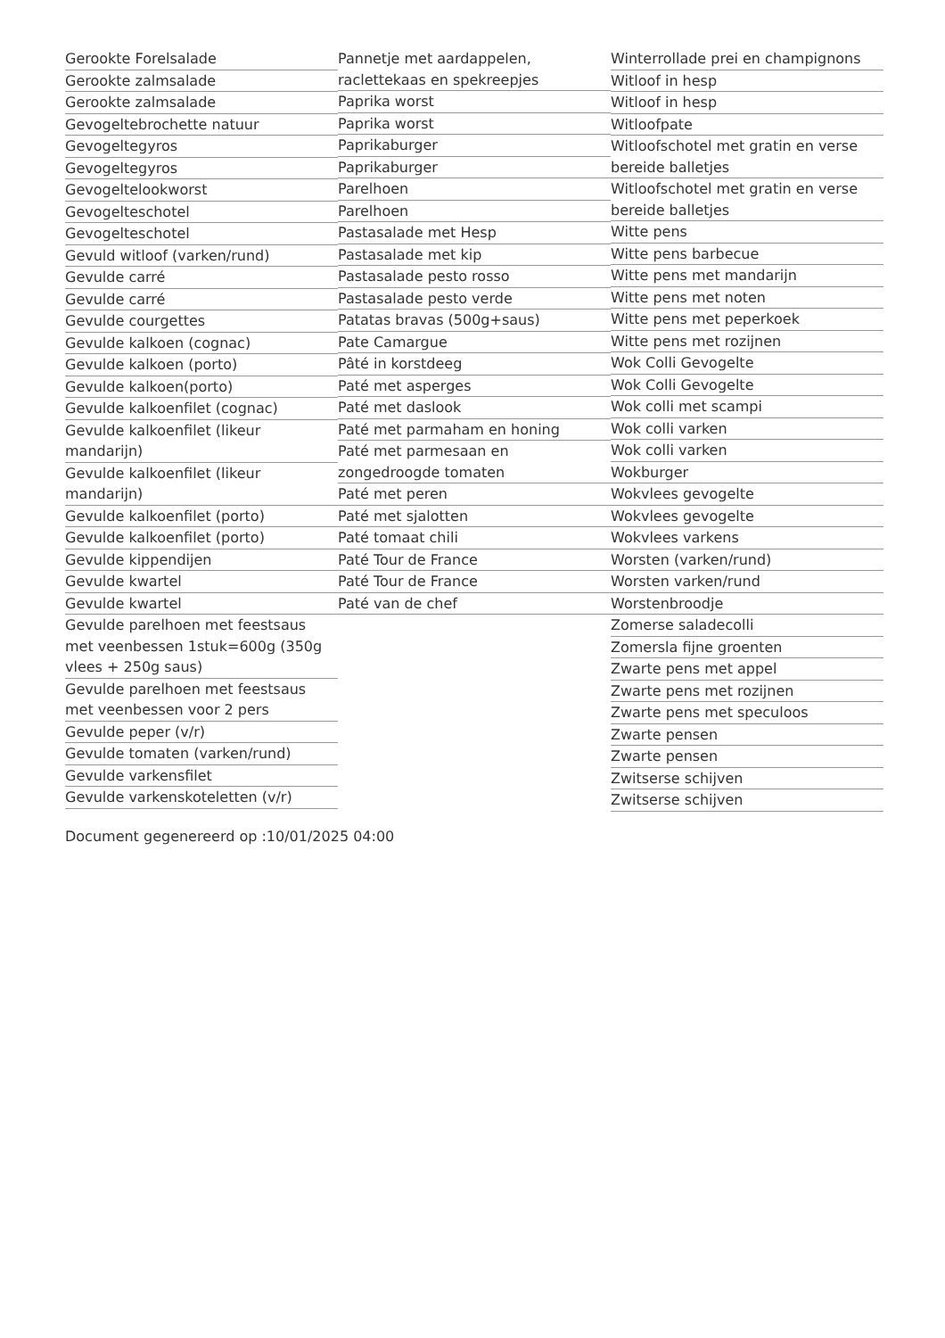Gerookte Forelsalade
Gerookte zalmsalade
Gerookte zalmsalade
Gevogeltebrochette natuur
Gevogeltegyros
Gevogeltegyros
Gevogeltelookworst
Gevogelteschotel
Gevogelteschotel
Gevuld witloof (varken/rund)
Gevulde carré
Gevulde carré
Gevulde courgettes
Gevulde kalkoen (cognac)
Gevulde kalkoen (porto)
Gevulde kalkoen(porto)
Gevulde kalkoenfilet (cognac)
Gevulde kalkoenfilet (likeur mandarijn)
Gevulde kalkoenfilet (likeur mandarijn)
Gevulde kalkoenfilet (porto)
Gevulde kalkoenfilet (porto)
Gevulde kippendijen
Gevulde kwartel
Gevulde kwartel
Gevulde parelhoen met feestsaus met veenbessen 1stuk=600g (350g vlees + 250g saus)
Gevulde parelhoen met feestsaus met veenbessen voor 2 pers
Gevulde peper (v/r)
Gevulde tomaten (varken/rund)
Gevulde varkensfilet
Gevulde varkenskoteletten (v/r)
Pannetje met aardappelen, raclettekaas en spekreepjes
Paprika worst
Paprika worst
Paprikaburger
Paprikaburger
Parelhoen
Parelhoen
Pastasalade met Hesp
Pastasalade met kip
Pastasalade pesto rosso
Pastasalade pesto verde
Patatas bravas (500g+saus)
Pate Camargue
Pâté in korstdeeg
Paté met asperges
Paté met daslook
Paté met parmaham en honing
Paté met parmesaan en zongedroogde tomaten
Paté met peren
Paté met sjalotten
Paté tomaat chili
Paté Tour de France
Paté Tour de France
Paté van de chef
Winterrollade prei en champignons
Witloof in hesp
Witloof in hesp
Witloofpate
Witloofschotel met gratin en verse bereide balletjes
Witloofschotel met gratin en verse bereide balletjes
Witte pens
Witte pens barbecue
Witte pens met mandarijn
Witte pens met noten
Witte pens met peperkoek
Witte pens met rozijnen
Wok Colli Gevogelte
Wok Colli Gevogelte
Wok colli met scampi
Wok colli varken
Wok colli varken
Wokburger
Wokvlees gevogelte
Wokvlees gevogelte
Wokvlees varkens
Worsten (varken/rund)
Worsten varken/rund
Worstenbroodje
Zomerse saladecolli
Zomersla fijne groenten
Zwarte pens met appel
Zwarte pens met rozijnen
Zwarte pens met speculoos
Zwarte pensen
Zwarte pensen
Zwitserse schijven
Zwitserse schijven
Document gegenereerd op :10/01/2025 04:00